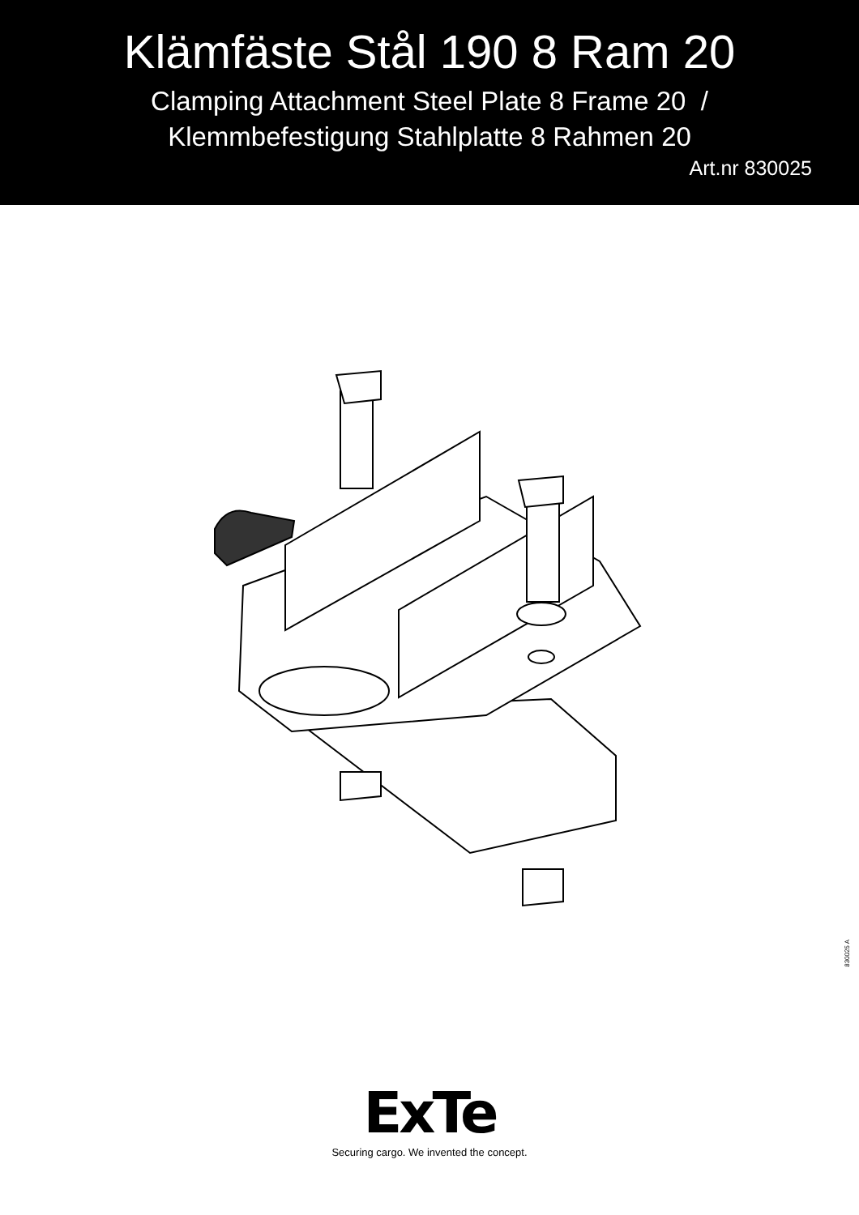Klämfäste Stål 190 8 Ram 20
Clamping Attachment Steel Plate 8 Frame 20 /
Klemmbefestigung Stahlplatte 8 Rahmen 20
Art.nr 830025
830025 A
ExTe
Securing cargo. We invented the concept.